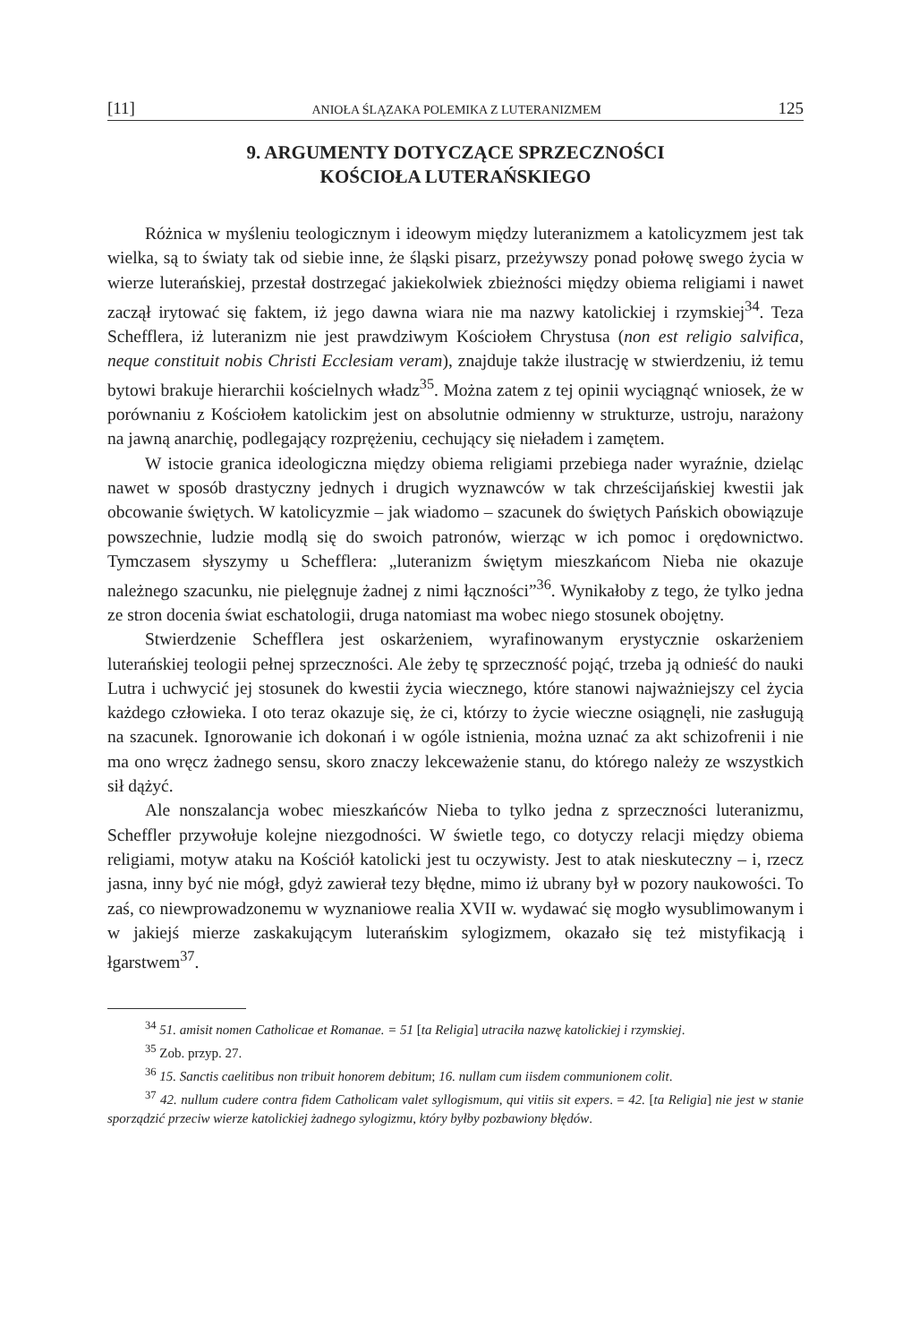[11] ANIOŁA ŚLĄZAKA POLEMIKA Z LUTERANIZMEM 125
9. ARGUMENTY DOTYCZĄCE SPRZECZNOŚCI
KOŚCIOŁA LUTERAŃSKIEGO
Różnica w myśleniu teologicznym i ideowym między luteranizmem a katolicyzmem jest tak wielka, są to światy tak od siebie inne, że śląski pisarz, przeżywszy ponad połowę swego życia w wierze luterańskiej, przestał dostrzegać jakiekolwiek zbieżności między obiema religiami i nawet zaczął irytować się faktem, iż jego dawna wiara nie ma nazwy katolickiej i rzymskiej<sup>34</sup>. Teza Schefflera, iż luteranizm nie jest prawdziwym Kościołem Chrystusa (non est religio salvifica, neque constituit nobis Christi Ecclesiam veram), znajduje także ilustrację w stwierdzeniu, iż temu bytowi brakuje hierarchii kościelnych władz<sup>35</sup>. Można zatem z tej opinii wyciągnąć wniosek, że w porównaniu z Kościołem katolickim jest on absolutnie odmienny w strukturze, ustroju, narażony na jawną anarchię, podlegający rozprężeniu, cechujący się nieładem i zamętem.
W istocie granica ideologiczna między obiema religiami przebiega nader wyraźnie, dzieląc nawet w sposób drastyczny jednych i drugich wyznawców w tak chrześcijańskiej kwestii jak obcowanie świętych. W katolicyzmie – jak wiadomo – szacunek do świętych Pańskich obowiązuje powszechnie, ludzie modlą się do swoich patronów, wierząc w ich pomoc i orędownictwo. Tymczasem słyszymy u Schefflera: „luteranizm świętym mieszkańcom Nieba nie okazuje należnego szacunku, nie pielęgnuje żadnej z nimi łączności”<sup>36</sup>. Wynikałoby z tego, że tylko jedna ze stron docenia świat eschatologii, druga natomiast ma wobec niego stosunek obojętny.
Stwierdzenie Schefflera jest oskarżeniem, wyrafinowanym erystycznie oskarżeniem luterańskiej teologii pełnej sprzeczności. Ale żeby tę sprzeczność pojąć, trzeba ją odnieść do nauki Lutra i uchwycić jej stosunek do kwestii życia wiecznego, które stanowi najważniejszy cel życia każdego człowieka. I oto teraz okazuje się, że ci, którzy to życie wieczne osiągnęli, nie zasługują na szacunek. Ignorowanie ich dokonań i w ogóle istnienia, można uznać za akt schizofrenii i nie ma ono wręcz żadnego sensu, skoro znaczy lekceważenie stanu, do którego należy ze wszystkich sił dążyć.
Ale nonszalancja wobec mieszkańców Nieba to tylko jedna z sprzeczności luteranizmu, Scheffler przywołuje kolejne niezgodności. W świetle tego, co dotyczy relacji między obiema religiami, motyw ataku na Kościół katolicki jest tu oczywisty. Jest to atak nieskuteczny – i, rzecz jasna, inny być nie mógł, gdyż zawierał tezy błędne, mimo iż ubrany był w pozory naukowości. To zaś, co niewprowadzonemu w wyznaniowe realia XVII w. wydawać się mogło wysublimowanym i w jakiejś mierze zaskakującym luterańskim sylogizmem, okazało się też mistyfikacją i łgarstwem<sup>37</sup>.
<sup>34</sup> 51. amisit nomen Catholicae et Romanae. = 51 [ta Religia] utraciła nazwę katolickiej i rzymskiej.
<sup>35</sup> Zob. przyp. 27.
<sup>36</sup> 15. Sanctis caelitibus non tribuit honorem debitum; 16. nullam cum iisdem communionem colit.
<sup>37</sup> 42. nullum cudere contra fidem Catholicam valet syllogismum, qui vitiis sit expers. = 42. [ta Religia] nie jest w stanie sporządzić przeciw wierze katolickiej żadnego sylogizmu, który byłby pozbawiony błędów.